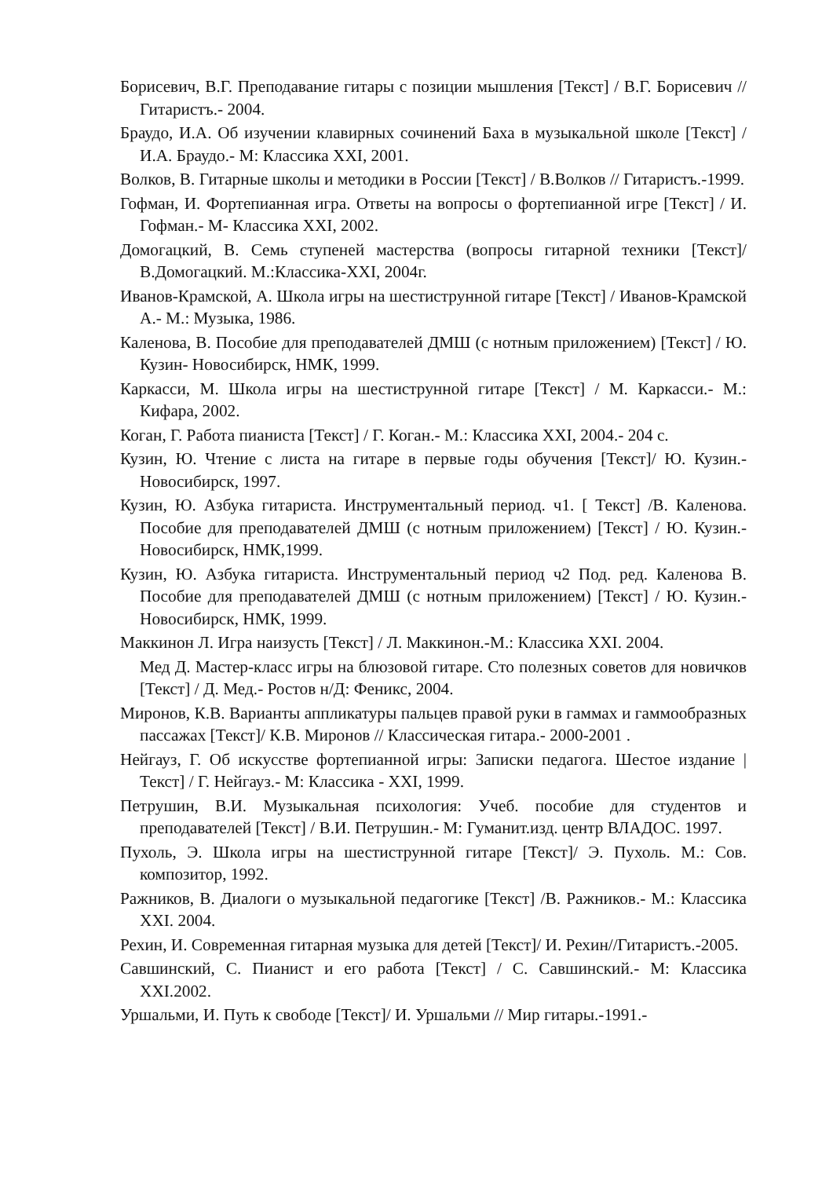Борисевич, В.Г. Преподавание гитары с позиции мышления [Текст] / В.Г. Борисевич // Гитаристъ.- 2004.
Браудо, И.А. Об изучении клавирных сочинений Баха в музыкальной школе [Текст] / И.А. Браудо.- М: Классика XXI, 2001.
Волков, В. Гитарные школы и методики в России [Текст] / В.Волков // Гитаристъ.-1999.
Гофман, И. Фортепианная игра. Ответы на вопросы о фортепианной игре [Текст] / И. Гофман.- М- Классика XXI, 2002.
Домогацкий, В. Семь ступеней мастерства (вопросы гитарной техники [Текст]/ В.Домогацкий. М.:Классика-XXI, 2004г.
Иванов-Крамской, А. Школа игры на шестиструнной гитаре [Текст] / Иванов-Крамской А.- М.: Музыка, 1986.
Каленова, В. Пособие для преподавателей ДМШ (с нотным приложением) [Текст] / Ю. Кузин- Новосибирск, НМК, 1999.
Каркасси, М. Школа игры на шестиструнной гитаре [Текст] / М. Каркасси.- М.: Кифара, 2002.
Коган, Г. Работа пианиста [Текст] / Г. Коган.- М.: Классика XXI, 2004.- 204 с.
Кузин, Ю. Чтение с листа на гитаре в первые годы обучения [Текст]/ Ю. Кузин.- Новосибирск, 1997.
Кузин, Ю. Азбука гитариста. Инструментальный период. ч1. [ Текст] /В. Каленова. Пособие для преподавателей ДМШ (с нотным приложением) [Текст] / Ю. Кузин.- Новосибирск, НМК,1999.
Кузин, Ю. Азбука гитариста. Инструментальный период ч2 Под. ред. Каленова В. Пособие для преподавателей ДМШ (с нотным приложением) [Текст] / Ю. Кузин.- Новосибирск, НМК, 1999.
Маккинон Л. Игра наизусть [Текст] / Л. Маккинон.-М.: Классика XXI. 2004.
Мед Д. Мастер-класс игры на блюзовой гитаре. Сто полезных советов для новичков [Текст] / Д. Мед.- Ростов н/Д: Феникс, 2004.
Миронов, К.В. Варианты аппликатуры пальцев правой руки в гаммах и гаммообразных пассажах [Текст]/ К.В. Миронов // Классическая гитара.- 2000-2001 .
Нейгауз, Г. Об искусстве фортепианной игры: Записки педагога. Шестое издание |Текст] / Г. Нейгауз.- М: Классика - XXI, 1999.
Петрушин, В.И. Музыкальная психология: Учеб. пособие для студентов и преподавателей [Текст] / В.И. Петрушин.- М: Гуманит.изд. центр ВЛАДОС. 1997.
Пухоль, Э. Школа игры на шестиструнной гитаре [Текст]/ Э. Пухоль. М.: Сов. композитор, 1992.
Ражников, В. Диалоги о музыкальной педагогике [Текст] /В. Ражников.- М.: Классика XXI. 2004.
Рехин, И. Современная гитарная музыка для детей [Текст]/ И. Рехин//Гитаристъ.-2005.
Савшинский, С. Пианист и его работа [Текст] / С. Савшинский.- М: Классика XXI.2002.
Уршальми, И. Путь к свободе [Текст]/ И. Уршальми // Мир гитары.-1991.-